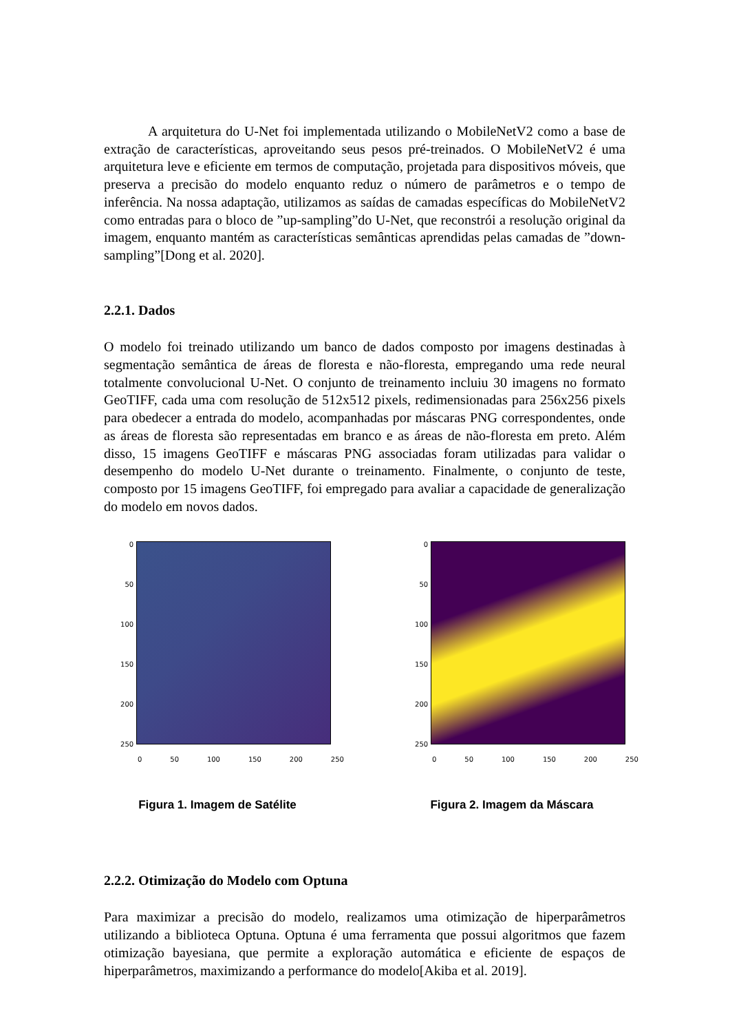A arquitetura do U-Net foi implementada utilizando o MobileNetV2 como a base de extração de características, aproveitando seus pesos pré-treinados. O MobileNetV2 é uma arquitetura leve e eficiente em termos de computação, projetada para dispositivos móveis, que preserva a precisão do modelo enquanto reduz o número de parâmetros e o tempo de inferência. Na nossa adaptação, utilizamos as saídas de camadas específicas do MobileNetV2 como entradas para o bloco de ”up-sampling”do U-Net, que reconstrói a resolução original da imagem, enquanto mantém as características semânticas aprendidas pelas camadas de ”down-sampling”[Dong et al. 2020].
2.2.1. Dados
O modelo foi treinado utilizando um banco de dados composto por imagens destinadas à segmentação semântica de áreas de floresta e não-floresta, empregando uma rede neural totalmente convolucional U-Net. O conjunto de treinamento incluiu 30 imagens no formato GeoTIFF, cada uma com resolução de 512x512 pixels, redimensionadas para 256x256 pixels para obedecer a entrada do modelo, acompanhadas por máscaras PNG correspondentes, onde as áreas de floresta são representadas em branco e as áreas de não-floresta em preto. Além disso, 15 imagens GeoTIFF e máscaras PNG associadas foram utilizadas para validar o desempenho do modelo U-Net durante o treinamento. Finalmente, o conjunto de teste, composto por 15 imagens GeoTIFF, foi empregado para avaliar a capacidade de generalização do modelo em novos dados.
0
50
100
150
200
250
0 50 100 150 200 250
Figura 1. Imagem de Satélite
0
50
100
150
200
250
0 50 100 150 200 250
Figura 2. Imagem da Máscara
2.2.2. Otimização do Modelo com Optuna
Para maximizar a precisão do modelo, realizamos uma otimização de hiperparâmetros utilizando a biblioteca Optuna. Optuna é uma ferramenta que possui algoritmos que fazem otimização bayesiana, que permite a exploração automática e eficiente de espaços de hiperparâmetros, maximizando a performance do modelo[Akiba et al. 2019].